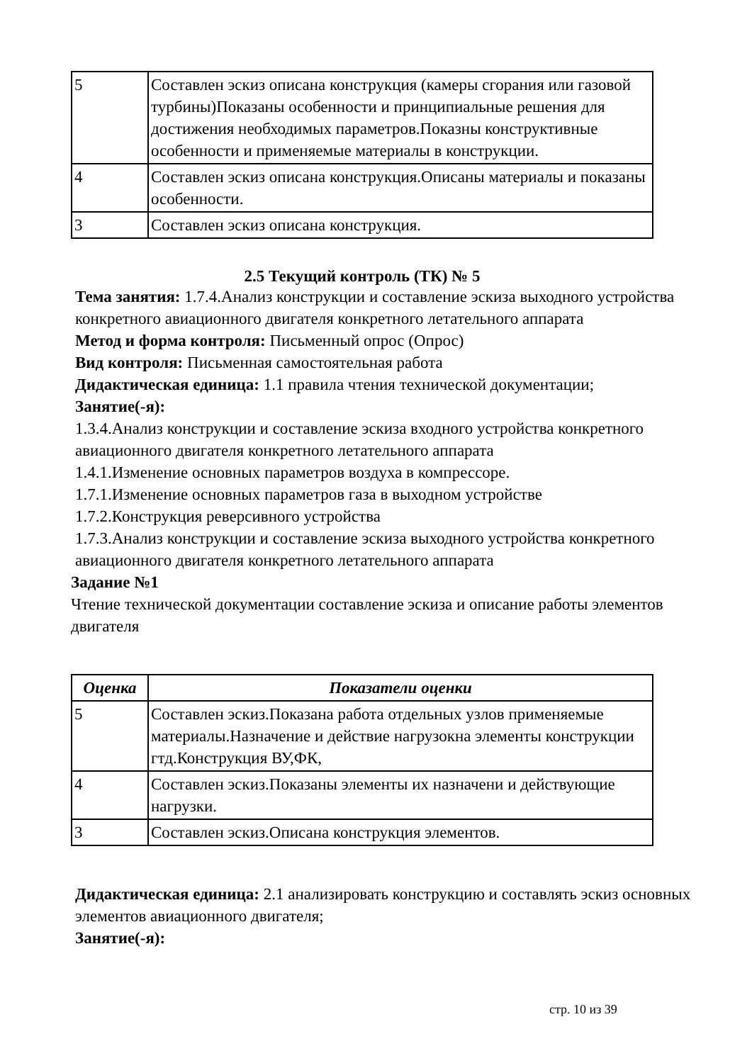| 5 | Составлен эскиз описана конструкция (камеры сгорания или газовой турбины)Показаны особенности и принципиальные решения для достижения необходимых параметров.Показны конструктивные особенности и применяемые материалы в конструкции. |
| 4 | Составлен эскиз описана конструкция.Описаны материалы и показаны особенности. |
| 3 | Составлен эскиз описана конструкция. |
2.5 Текущий контроль (ТК) № 5
Тема занятия: 1.7.4.Анализ конструкции и составление эскиза выходного устройства конкретного авиационного двигателя конкретного летательного аппарата
Метод и форма контроля: Письменный опрос (Опрос)
Вид контроля: Письменная самостоятельная работа
Дидактическая единица: 1.1 правила чтения технической документации;
Занятие(-я):
1.3.4.Анализ конструкции и составление эскиза входного устройства конкретного авиационного двигателя конкретного летательного аппарата
1.4.1.Изменение основных параметров воздуха в компрессоре.
1.7.1.Изменение основных параметров газа в выходном устройстве
1.7.2.Конструкция реверсивного устройства
1.7.3.Анализ конструкции и составление эскиза выходного устройства конкретного авиационного двигателя конкретного летательного аппарата
Задание №1
Чтение технической документации составление эскиза и описание работы элементов двигателя
| Оценка | Показатели оценки |
| --- | --- |
| 5 | Составлен эскиз.Показана работа отдельных узлов применяемые материалы.Назначение и действие нагрузокна элементы конструкции гтд.Конструкция ВУ,ФК, |
| 4 | Составлен эскиз.Показаны элементы их назначени и действующие нагрузки. |
| 3 | Составлен эскиз.Описана конструкция элементов. |
Дидактическая единица: 2.1 анализировать конструкцию и составлять эскиз основных элементов авиационного двигателя;
Занятие(-я):
стр. 10 из 39